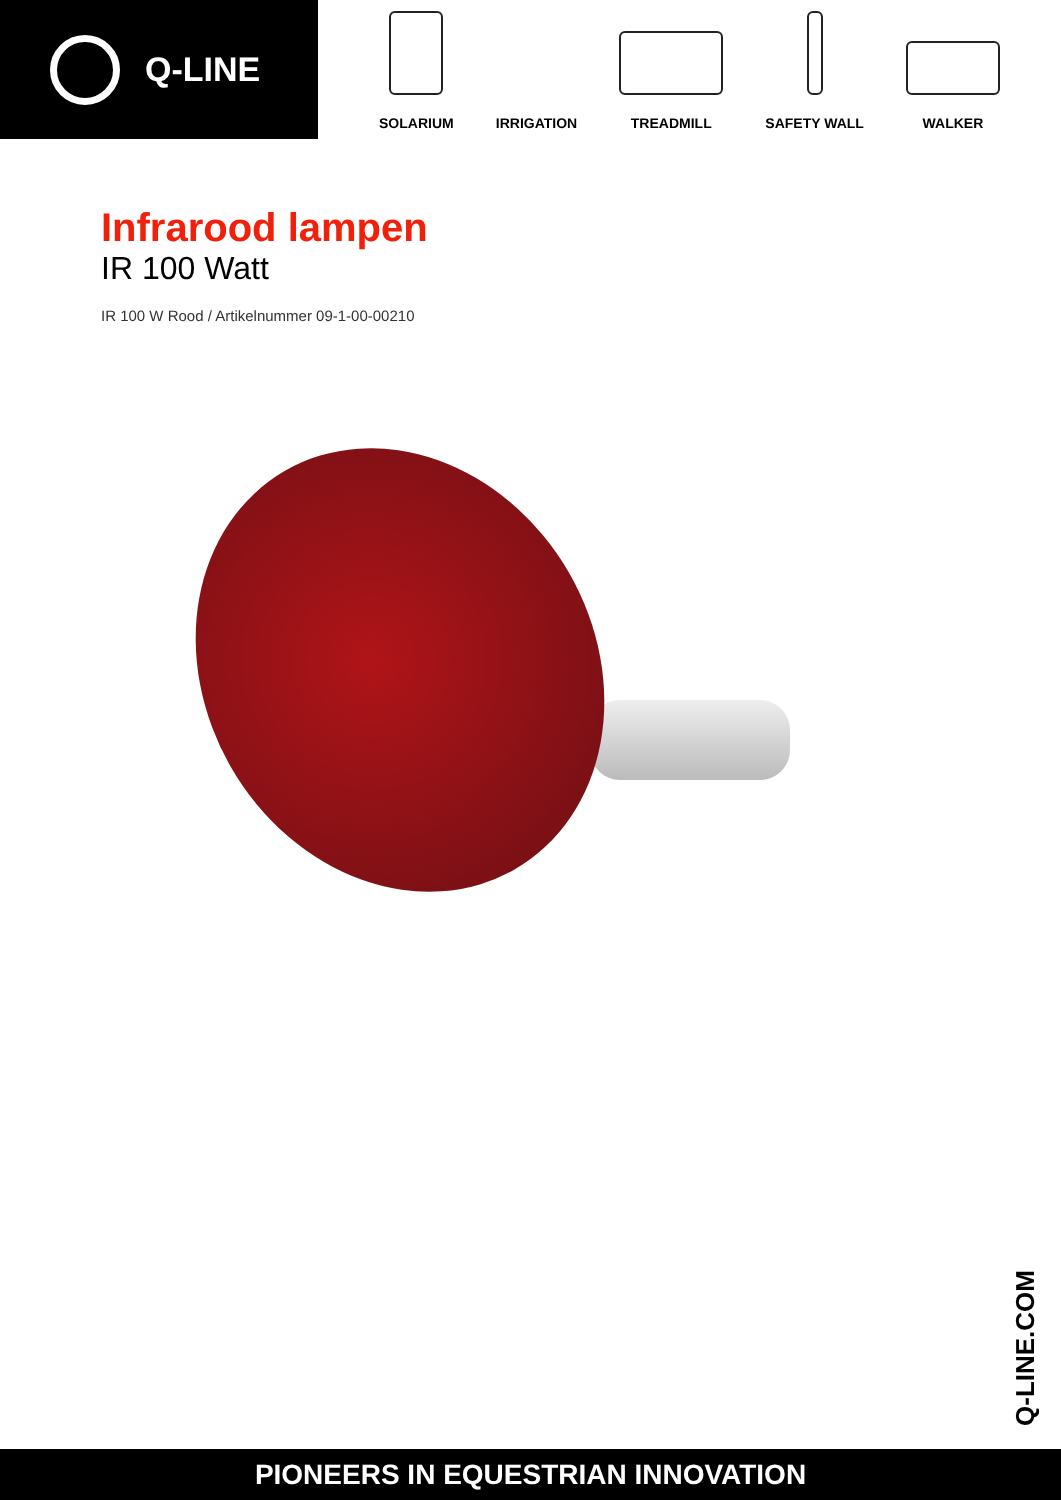Q-LINE
SOLARIUM
IRRIGATION
TREADMILL
SAFETY WALL
WALKER
Infrarood lampen
IR 100 Watt
IR 100 W Rood / Artikelnummer 09-1-00-00210
Q-LINE.COM
PIONEERS IN EQUESTRIAN INNOVATION